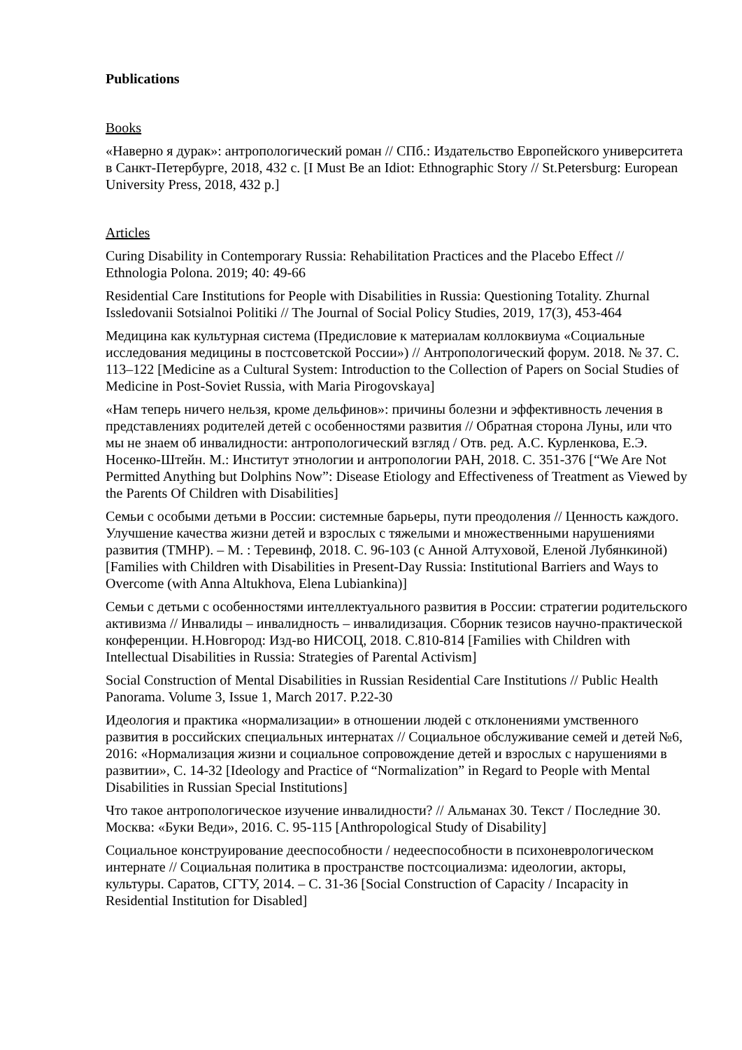Publications
Books
«Наверно я дурак»: антропологический роман // СПб.: Издательство Европейского университета в Санкт-Петербурге, 2018, 432 с. [I Must Be an Idiot: Ethnographic Story // St.Petersburg: European University Press, 2018, 432 p.]
Articles
Curing Disability in Contemporary Russia: Rehabilitation Practices and the Placebo Effect // Ethnologia Polona. 2019; 40: 49-66
Residential Care Institutions for People with Disabilities in Russia: Questioning Totality. Zhurnal Issledovanii Sotsialnoi Politiki // The Journal of Social Policy Studies, 2019, 17(3), 453-464
Медицина как культурная система (Предисловие к материалам коллоквиума «Социальные исследования медицины в постсоветской России») // Антропологический форум. 2018. № 37. С. 113–122 [Medicine as a Cultural System: Introduction to the Collection of Papers on Social Studies of Medicine in Post-Soviet Russia, with Maria Pirogovskaya]
«Нам теперь ничего нельзя, кроме дельфинов»: причины болезни и эффективность лечения в представлениях родителей детей с особенностями развития // Обратная сторона Луны, или что мы не знаем об инвалидности: антропологический взгляд / Отв. ред. А.С. Курленкова, Е.Э. Носенко-Штейн. М.: Институт этнологии и антропологии РАН, 2018. С. 351-376 [“We Are Not Permitted Anything but Dolphins Now”: Disease Etiology and Effectiveness of Treatment as Viewed by the Parents Of Children with Disabilities]
Семьи с особыми детьми в России: системные барьеры, пути преодоления // Ценность каждого. Улучшение качества жизни детей и взрослых с тяжелыми и множественными нарушениями развития (ТМНР). – М. : Теревинф, 2018. С. 96-103 (с Анной Алтуховой, Еленой Лубянкиной) [Families with Children with Disabilities in Present-Day Russia: Institutional Barriers and Ways to Overcome (with Anna Altukhova, Elena Lubiankina)]
Семьи с детьми с особенностями интеллектуального развития в России: стратегии родительского активизма // Инвалиды – инвалидность – инвалидизация. Сборник тезисов научно-практической конференции. Н.Новгород: Изд-во НИСОЦ, 2018. С.810-814 [Families with Children with Intellectual Disabilities in Russia: Strategies of Parental Activism]
Social Construction of Mental Disabilities in Russian Residential Care Institutions // Public Health Panorama. Volume 3, Issue 1, March 2017. P.22-30
Идеология и практика «нормализации» в отношении людей с отклонениями умственного развития в российских специальных интернатах // Социальное обслуживание семей и детей №6, 2016: «Нормализация жизни и социальное сопровождение детей и взрослых с нарушениями в развитии», С. 14-32 [Ideology and Practice of “Normalization” in Regard to People with Mental Disabilities in Russian Special Institutions]
Что такое антропологическое изучение инвалидности? // Альманах 30. Текст / Последние 30. Москва: «Буки Веди», 2016. С. 95-115 [Anthropological Study of Disability]
Социальное конструирование дееспособности / недееспособности в психоневрологическом интернате // Социальная политика в пространстве постсоциализма: идеологии, акторы, культуры. Саратов, СГТУ, 2014. – С. 31-36 [Social Construction of Capacity / Incapacity in Residential Institution for Disabled]